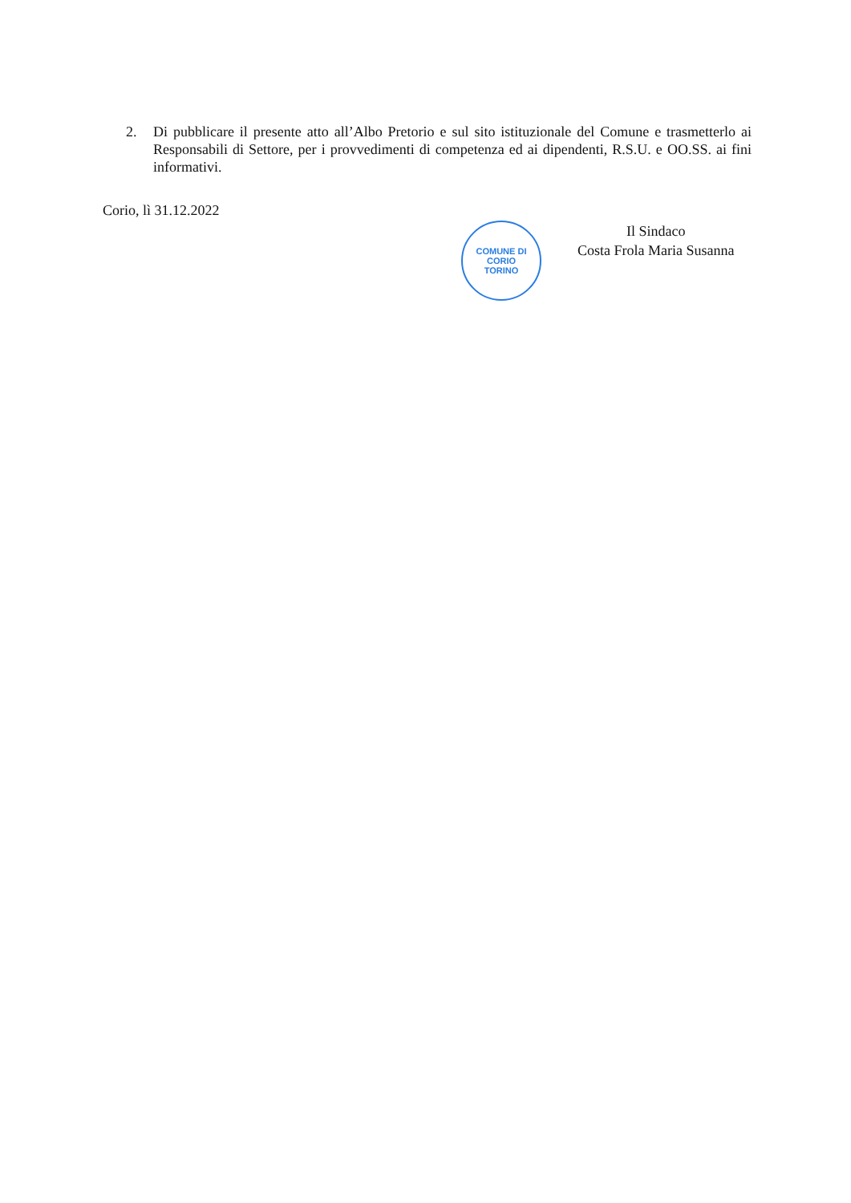2. Di pubblicare il presente atto all’Albo Pretorio e sul sito istituzionale del Comune e trasmetterlo ai Responsabili di Settore, per i provvedimenti di competenza ed ai dipendenti, R.S.U. e OO.SS. ai fini informativi.
Corio, lì 31.12.2022
COMUNE DI CORIO
TORINO
Il Sindaco
Costa Frola Maria Susanna